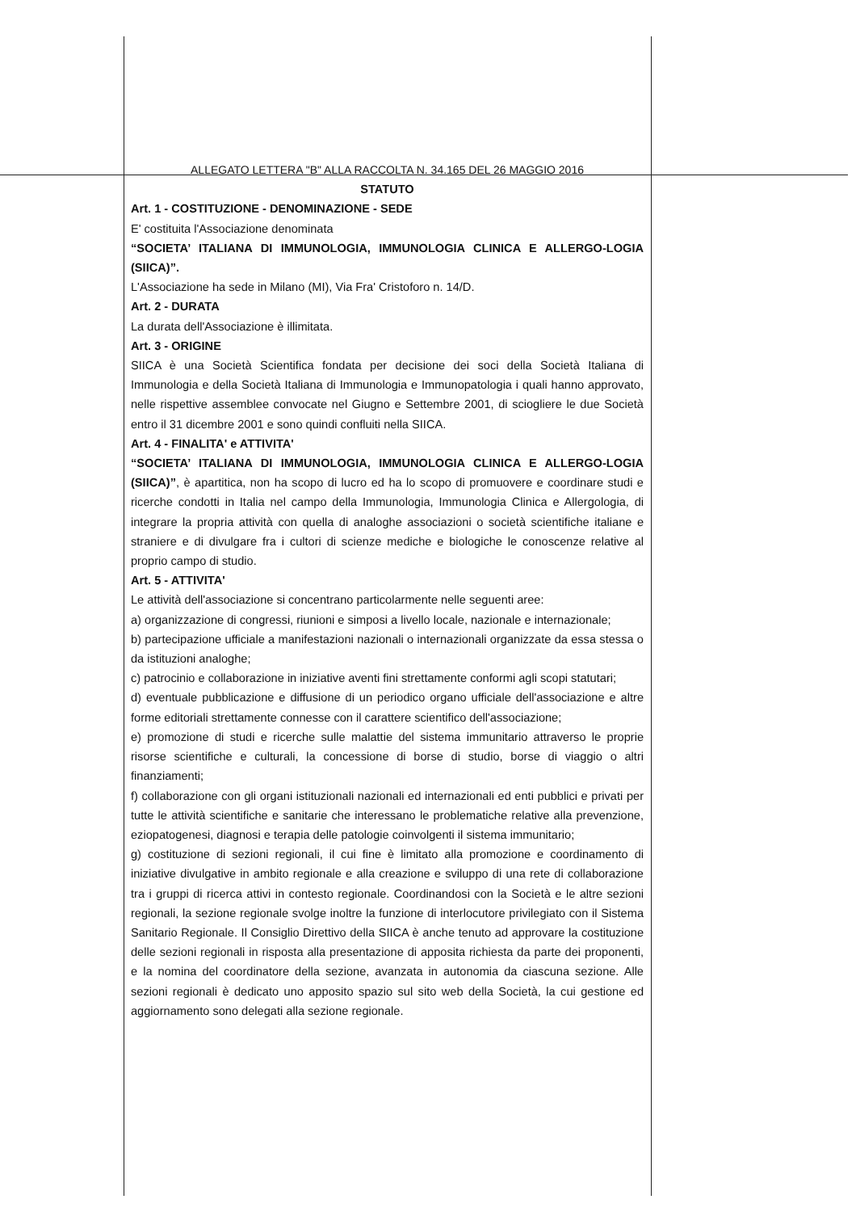ALLEGATO LETTERA "B" ALLA RACCOLTA N. 34.165 DEL 26 MAGGIO 2016
STATUTO
Art. 1 - COSTITUZIONE - DENOMINAZIONE - SEDE
E' costituita l'Associazione denominata
“SOCIETA’ ITALIANA DI IMMUNOLOGIA, IMMUNOLOGIA CLINICA E ALLERGO-LOGIA (SIICA)”.
L'Associazione ha sede in Milano (MI), Via Fra' Cristoforo n. 14/D.
Art. 2 - DURATA
La durata dell'Associazione è illimitata.
Art. 3 - ORIGINE
SIICA è una Società Scientifica fondata per decisione dei soci della Società Italiana di Immunologia e della Società Italiana di Immunologia e Immunopatologia i quali hanno approvato, nelle rispettive assemblee convocate nel Giugno e Settembre 2001, di sciogliere le due Società entro il 31 dicembre 2001 e sono quindi confluiti nella SIICA.
Art. 4 - FINALITA' e ATTIVITA'
“SOCIETA’ ITALIANA DI IMMUNOLOGIA, IMMUNOLOGIA CLINICA E ALLERGO-LOGIA (SIICA)”, è apartitica, non ha scopo di lucro ed ha lo scopo di promuovere e coordinare studi e ricerche condotti in Italia nel campo della Immunologia, Immunologia Clinica e Allergologia, di integrare la propria attività con quella di analoghe associazioni o società scientifiche italiane e straniere e di divulgare fra i cultori di scienze mediche e biologiche le conoscenze relative al proprio campo di studio.
Art. 5 - ATTIVITA'
Le attività dell'associazione si concentrano particolarmente nelle seguenti aree:
a) organizzazione di congressi, riunioni e simposi a livello locale, nazionale e internazionale;
b) partecipazione ufficiale a manifestazioni nazionali o internazionali organizzate da essa stessa o da istituzioni analoghe;
c) patrocinio e collaborazione in iniziative aventi fini strettamente conformi agli scopi statutari;
d) eventuale pubblicazione e diffusione di un periodico organo ufficiale dell'associazione e altre forme editoriali strettamente connesse con il carattere scientifico dell'associazione;
e) promozione di studi e ricerche sulle malattie del sistema immunitario attraverso le proprie risorse scientifiche e culturali, la concessione di borse di studio, borse di viaggio o altri finanziamenti;
f) collaborazione con gli organi istituzionali nazionali ed internazionali ed enti pubblici e privati per tutte le attività scientifiche e sanitarie che interessano le problematiche relative alla prevenzione, eziopatogenesi, diagnosi e terapia delle patologie coinvolgenti il sistema immunitario;
g) costituzione di sezioni regionali, il cui fine è limitato alla promozione e coordinamento di iniziative divulgative in ambito regionale e alla creazione e sviluppo di una rete di collaborazione tra i gruppi di ricerca attivi in contesto regionale. Coordinandosi con la Società e le altre sezioni regionali, la sezione regionale svolge inoltre la funzione di interlocutore privilegiato con il Sistema Sanitario Regionale. Il Consiglio Direttivo della SIICA è anche tenuto ad approvare la costituzione delle sezioni regionali in risposta alla presentazione di apposita richiesta da parte dei proponenti, e la nomina del coordinatore della sezione, avanzata in autonomia da ciascuna sezione. Alle sezioni regionali è dedicato uno apposito spazio sul sito web della Società, la cui gestione ed aggiornamento sono delegati alla sezione regionale.